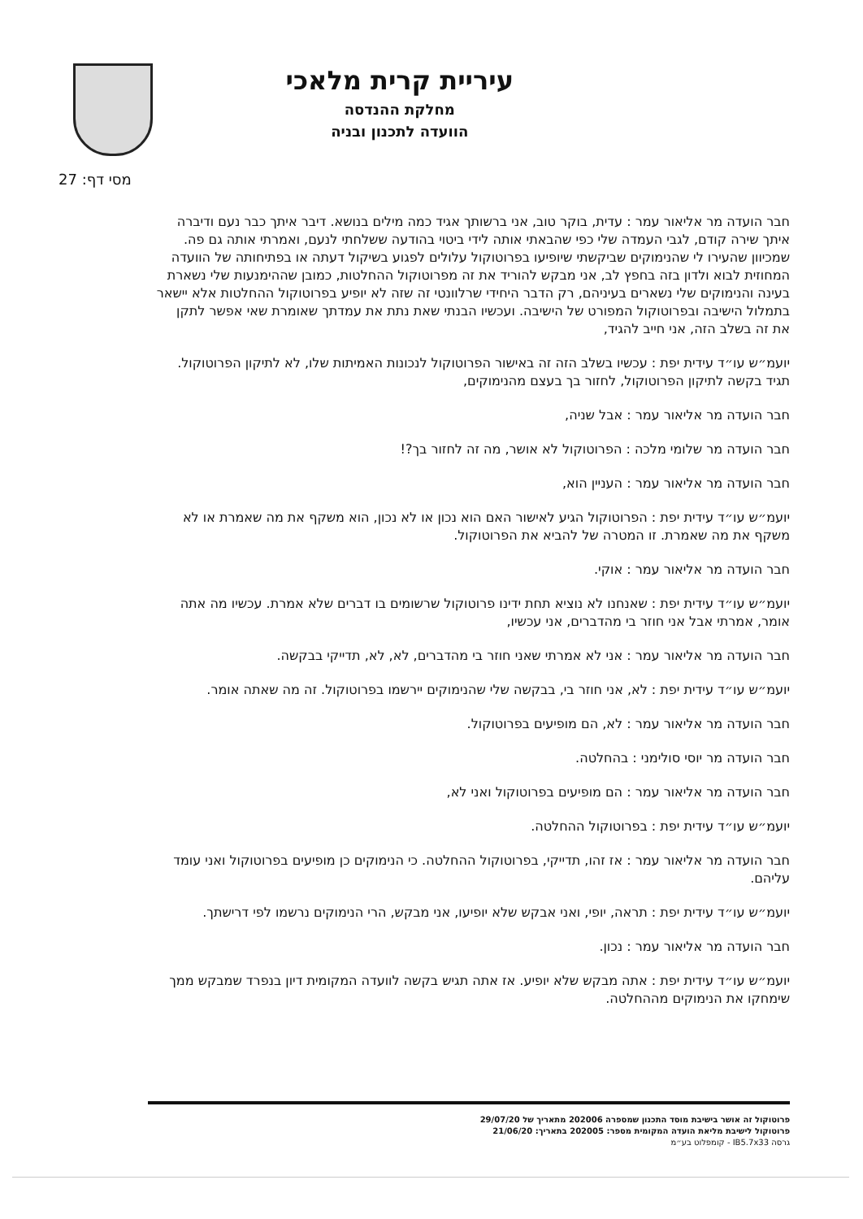עיריית קרית מלאכי
מחלקת ההנדסה
הוועדה לתכנון ובניה
מסי דף: 27
חבר הועדה מר אליאור עמר : עדית, בוקר טוב, אני ברשותך אגיד כמה מילים בנושא. דיבר איתך כבר נעם ודיברה איתך שירה קודם, לגבי העמדה שלי כפי שהבאתי אותה לידי ביטוי בהודעה ששלחתי לנעם, ואמרתי אותה גם פה. שמכיוון שהעירו לי שהנימוקים שביקשתי שיופיעו בפרוטוקול עלולים לפגוע בשיקול דעתה או בפתיחותה של הוועדה המחוזית לבוא ולדון בזה בחפץ לב, אני מבקש להוריד את זה מפרוטוקול ההחלטות, כמובן שההימנעות שלי נשארת בעינה והנימוקים שלי נשארים בעיניהם, רק הדבר היחידי שרלוונטי זה שזה לא יופיע בפרוטוקול ההחלטות אלא יישאר בתמלול הישיבה ובפרוטוקול המפורט של הישיבה. ועכשיו הבנתי שאת נתת את עמדתך שאומרת שאי אפשר לתקן את זה בשלב הזה, אני חייב להגיד,
יועמ״ש עו״ד עידית יפת : עכשיו בשלב הזה זה באישור הפרוטוקול לנכונות האמיתות שלו, לא לתיקון הפרוטוקול. תגיד בקשה לתיקון הפרוטוקול, לחזור בך בעצם מהנימוקים,
חבר הועדה מר אליאור עמר : אבל שניה,
חבר הועדה מר שלומי מלכה : הפרוטוקול לא אושר, מה זה לחזור בך?!
חבר הועדה מר אליאור עמר : העניין הוא,
יועמ״ש עו״ד עידית יפת : הפרוטוקול הגיע לאישור האם הוא נכון או לא נכון, הוא משקף את מה שאמרת או לא משקף את מה שאמרת. זו המטרה של להביא את הפרוטוקול.
חבר הועדה מר אליאור עמר : אוקי.
יועמ״ש עו״ד עידית יפת : שאנחנו לא נוציא תחת ידינו פרוטוקול שרשומים בו דברים שלא אמרת. עכשיו מה אתה אומר, אמרתי אבל אני חוזר בי מהדברים, אני עכשיו,
חבר הועדה מר אליאור עמר : אני לא אמרתי שאני חוזר בי מהדברים, לא, לא, תדייקי בבקשה.
יועמ״ש עו״ד עידית יפת : לא, אני חוזר בי, בבקשה שלי שהנימוקים יירשמו בפרוטוקול. זה מה שאתה אומר.
חבר הועדה מר אליאור עמר : לא, הם מופיעים בפרוטוקול.
חבר הועדה מר יוסי סולימני : בהחלטה.
חבר הועדה מר אליאור עמר : הם מופיעים בפרוטוקול ואני לא,
יועמ״ש עו״ד עידית יפת : בפרוטוקול ההחלטה.
חבר הועדה מר אליאור עמר : אז זהו, תדייקי, בפרוטוקול ההחלטה. כי הנימוקים כן מופיעים בפרוטוקול ואני עומד עליהם.
יועמ״ש עו״ד עידית יפת : תראה, יופי, ואני אבקש שלא יופיעו, אני מבקש, הרי הנימוקים נרשמו לפי דרישתך.
חבר הועדה מר אליאור עמר : נכון.
יועמ״ש עו״ד עידית יפת : אתה מבקש שלא יופיע. אז אתה תגיש בקשה לוועדה המקומית דיון בנפרד שמבקש ממך שימחקו את הנימוקים מההחלטה.
פרוטוקול זה אושר בישיבת מוסד התכנון שמספרה 202006 מתאריך של 29/07/20
פרוטוקול לישיבת מליאת הועדה המקומית מספר: 202005 בתאריך: 21/06/20
גרסה IB5.7x33 - קומפלוט בע״מ